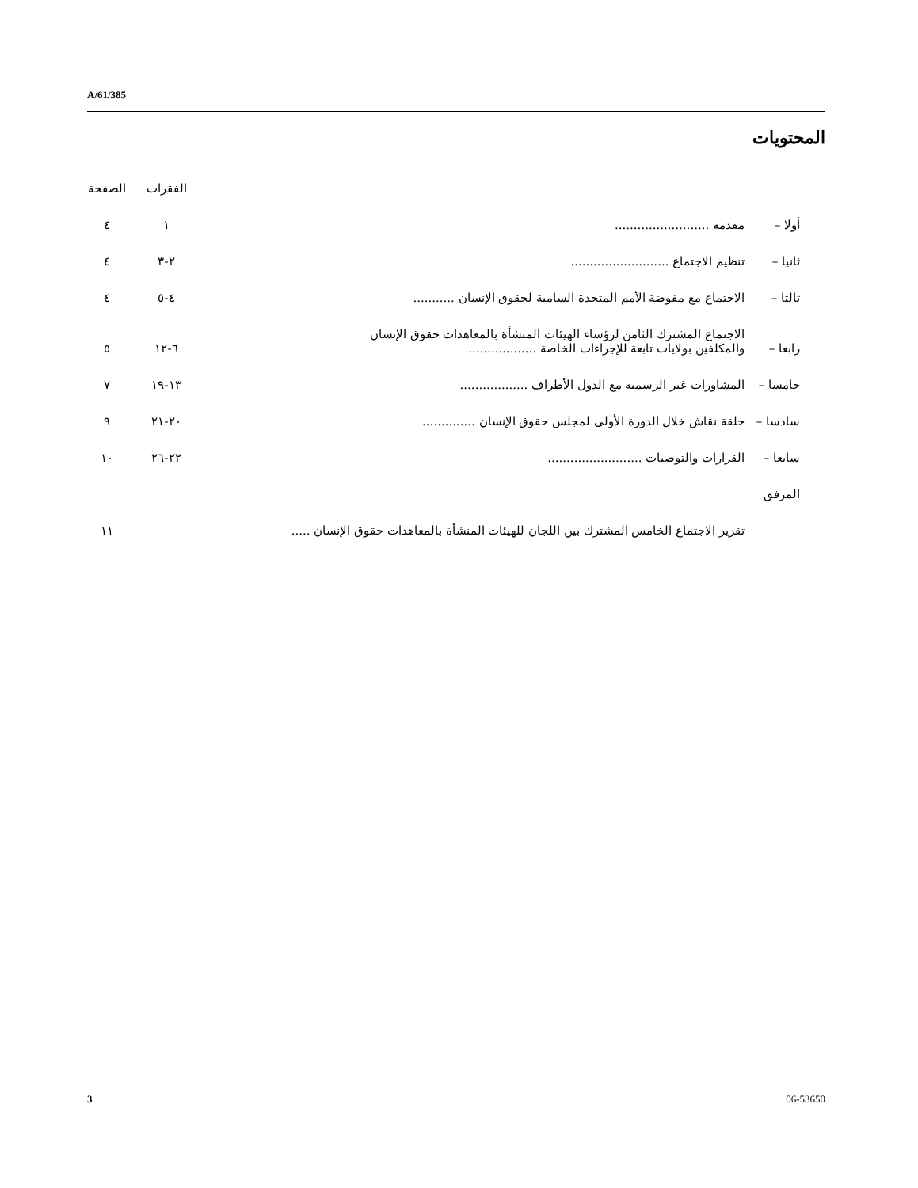A/61/385
المحتويات
| | | الفقرات | الصفحة |
| --- | --- | --- | --- |
| أولا – | مقدمة ......................... | ١ | ٤ |
| ثانيا – | تنظيم الاجتماع .......................... | ٢-٣ | ٤ |
| ثالثا – | الاجتماع مع مفوضة الأمم المتحدة السامية لحقوق الإنسان ........... | ٤-٥ | ٤ |
| رابعا – | الاجتماع المشترك الثامن لرؤساء الهيئات المنشأة بالمعاهدات حقوق الإنسان والمكلفين بولايات تابعة للإجراءات الخاصة .................. | ٦-١٢ | ٥ |
| خامسا – | المشاورات غير الرسمية مع الدول الأطراف .................. | ١٣-١٩ | ٧ |
| سادسا – | حلقة نقاش خلال الدورة الأولى لمجلس حقوق الإنسان .............. | ٢٠-٢١ | ٩ |
| سابعا – | القرارات والتوصيات ......................... | ٢٢-٢٦ | ١٠ |
| المرفق | | | |
| | تقرير الاجتماع الخامس المشترك بين اللجان للهيئات المنشأة بالمعاهدات حقوق الإنسان ..... | | ١١ |
3 06-53650